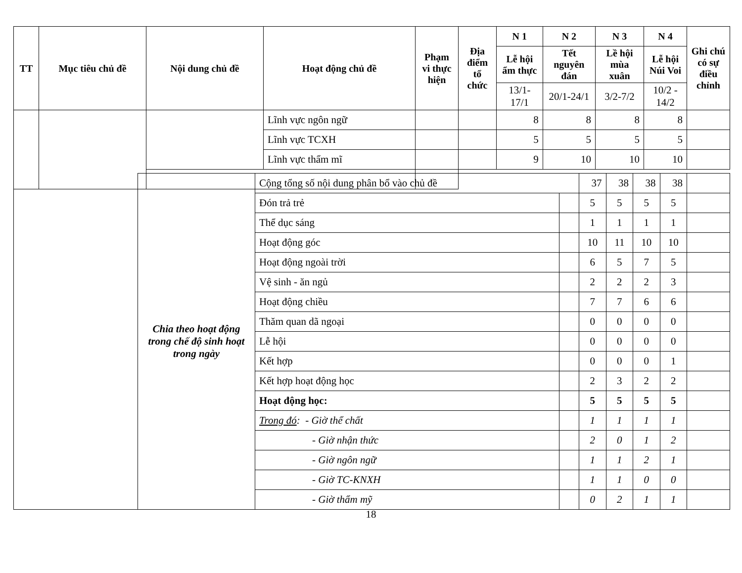| TT | Mục tiêu chủ đề | Nội dung chủ đề | Hoạt động chủ đề | Phạm vi thực hiện | Địa điểm tổ chức | N 1 | N 2 | N 3 | N 4 | Ghi chú có sự điều chỉnh |
| --- | --- | --- | --- | --- | --- | --- | --- | --- | --- | --- |
| | | | | | | Lễ hội ẩm thực | Tết nguyên đán | Lề hội mùa xuân | Lễ hội Núi Voi | |
| | | | | | | 13/1-17/1 | 20/1-24/1 | 3/2-7/2 | 10/2 - 14/2 | |
| | | | Lĩnh vực ngôn ngữ | | | 8 | 8 | 8 | 8 | |
| | | | Lĩnh vực TCXH | | | 5 | 5 | 5 | 5 | |
| | | | Lĩnh vực thẩm mĩ | | | 9 | 10 | 10 | 10 | |
| | Chia theo hoạt động trong chế độ sinh hoạt trong ngày | Cộng tổng số nội dung phân bổ vào chủ đề | | 37 | 38 | 38 | 38 | |
| | | Đón trả trẻ | | 5 | 5 | 5 | 5 | |
| | | Thể dục sáng | | 1 | 1 | 1 | 1 | |
| | | Hoạt động góc | | 10 | 11 | 10 | 10 | |
| | | Hoạt động ngoài trời | | 6 | 5 | 7 | 5 | |
| | | Vệ sinh - ăn ngủ | | 2 | 2 | 2 | 3 | |
| | | Hoạt động chiều | | 7 | 7 | 6 | 6 | |
| | | Thăm quan dã ngoại | | 0 | 0 | 0 | 0 | |
| | | Lễ hội | | 0 | 0 | 0 | 0 | |
| | | Kết hợp | | 0 | 0 | 0 | 1 | |
| | | Kết hợp hoạt động học | | 2 | 3 | 2 | 2 | |
| | | Hoạt động học: | | 5 | 5 | 5 | 5 | |
| | | Trong đó : - Giờ thể chất | | 1 | 1 | 1 | 1 | |
| | | - Giờ nhận thức | | 2 | 0 | 1 | 2 | |
| | | - Giờ ngôn ngữ | | 1 | 1 | 2 | 1 | |
| | | - Giờ TC-KNXH | | 1 | 1 | 0 | 0 | |
| | | - Giờ thẩm mỹ | | 0 | 2 | 1 | 1 | |
18